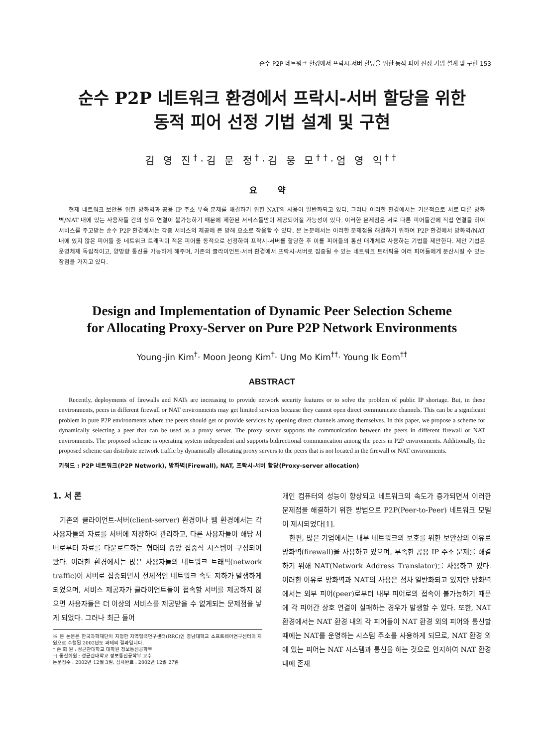순수 P2P 네트워크 환경에서 프락시-서버 할당을 위한 동적 피어 선정 기법 설계 및 구현 153
순수 P2P 네트워크 환경에서 프락시-서버 할당을 위한
동적 피어 선정 기법 설계 및 구현
김 영 진<sup>†</sup>·김 문 정<sup>†</sup>·김 웅 모<sup>††</sup>·엄 영 익<sup>††</sup>
요 약
현재 네트워크 보안을 위한 방화벽과 공용 IP 주소 부족 문제를 해결하기 위한 NAT의 사용이 일반화되고 있다. 그러나 이러한 환경에서는 기본적으로 서로 다른 방화벽/NAT 내에 있는 사용자들 간의 상호 연결이 불가능하기 때문에 제한된 서비스들만이 제공되어질 가능성이 있다. 이러한 문제점은 서로 다른 피어들간에 직접 연결을 하여 서비스를 주고받는 순수 P2P 환경에서는 각종 서비스의 제공에 큰 방해 요소로 작용할 수 있다. 본 논문에서는 이러한 문제점을 해결하기 위하여 P2P 환경에서 방화벽/NAT 내에 있지 않은 피어들 중 네트워크 트래픽이 적은 피어를 동적으로 선정하여 프락시-서버를 할당한 후 이를 피어들의 통신 매개체로 사용하는 기법을 제안한다. 제안 기법은 운영체제 독립적이고, 양방향 통신을 가능하게 해주며, 기존의 클라이언트-서버 환경에서 프락시-서버로 집중될 수 있는 네트워크 트래픽을 여러 피어들에게 분산시킬 수 있는 장점을 가지고 있다.
Design and Implementation of Dynamic Peer Selection Scheme
for Allocating Proxy-Server on Pure P2P Network Environments
Young-jin Kim<sup>†</sup>· Moon Jeong Kim<sup>†</sup>· Ung Mo Kim<sup>††</sup>· Young Ik Eom<sup>††</sup>
ABSTRACT
Recently, deployments of firewalls and NATs are increasing to provide network security features or to solve the problem of public IP shortage. But, in these environments, peers in different firewall or NAT environments may get limited services because they cannot open direct communicate channels. This can be a significant problem in pure P2P environments where the peers should get or provide services by opening direct channels among themselves. In this paper, we propose a scheme for dynamically selecting a peer that can be used as a proxy server. The proxy server supports the communication between the peers in different firewall or NAT environments. The proposed scheme is operating system independent and supports bidirectional communication among the peers in P2P environments. Additionally, the proposed scheme can distribute network traffic by dynamically allocating proxy servers to the peers that is not located in the firewall or NAT environments.
키워드 : P2P 네트워크(P2P Network), 방화벽(Firewall), NAT, 프락시-서버 할당(Proxy-server allocation)
1. 서 론
기존의 클라이언트-서버(client-server) 환경이나 웹 환경에서는 각 사용자들의 자료를 서버에 저장하여 관리하고, 다른 사용자들이 해당 서버로부터 자료를 다운로드하는 형태의 중앙 집중식 시스템이 구성되어 왔다. 이러한 환경에서는 많은 사용자들의 네트워크 트래픽(network traffic)이 서버로 집중되면서 전체적인 네트워크 속도 저하가 발생하게 되었으며, 서비스 제공자가 클라이언트들이 접속할 서버를 제공하지 않으면 사용자들은 더 이상의 서비스를 제공받을 수 없게되는 문제점을 낳게 되었다. 그러나 최근 들어
※ 본 논문은 한국과학재단이 지정한 지역협력연구센터(RRC)인 충남대학교 소프트웨어연구센터의 지원으로 수행된 2002년도 과제의 결과입니다.
† 준 회 원 : 성균관대학교 대학원 정보통신공학부
†† 종신회원 : 성균관대학교 정보통신공학부 교수
논문접수 : 2002년 12월 3일, 심사완료 : 2002년 12월 27일
개인 컴퓨터의 성능이 향상되고 네트워크의 속도가 증가되면서 이러한 문제점을 해결하기 위한 방법으로 P2P(Peer-to-Peer) 네트워크 모델이 제시되었다[1].
한편, 많은 기업에서는 내부 네트워크의 보호를 위한 보안상의 이유로 방화벽(firewall)을 사용하고 있으며, 부족한 공용 IP 주소 문제를 해결하기 위해 NAT(Network Address Translator)를 사용하고 있다. 이러한 이유로 방화벽과 NAT의 사용은 점차 일반화되고 있지만 방화벽에서는 외부 피어(peer)로부터 내부 피어로의 접속이 불가능하기 때문에 각 피어간 상호 연결이 실패하는 경우가 발생할 수 있다. 또한, NAT 환경에서는 NAT 환경 내의 각 피어들이 NAT 환경 외의 피어와 통신할 때에는 NAT를 운영하는 시스템 주소를 사용하게 되므로, NAT 환경 외에 있는 피어는 NAT 시스템과 통신을 하는 것으로 인지하여 NAT 환경 내에 존재